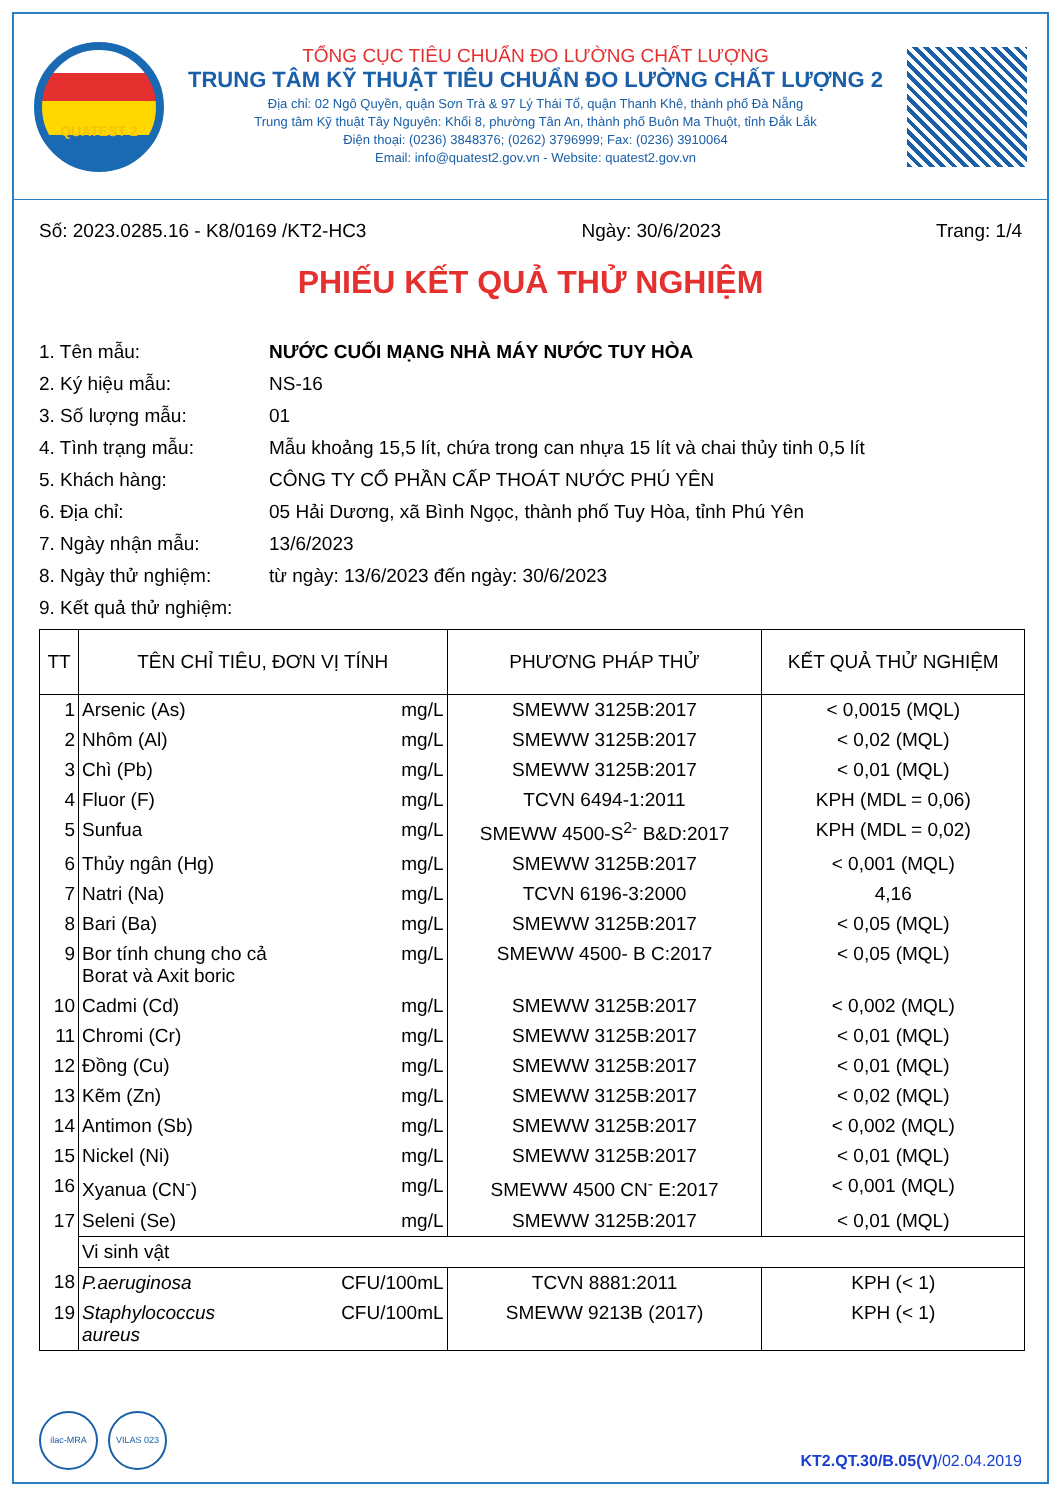QUATEST 2
TỔNG CỤC TIÊU CHUẨN ĐO LƯỜNG CHẤT LƯỢNG
TRUNG TÂM KỸ THUẬT TIÊU CHUẨN ĐO LƯỜNG CHẤT LƯỢNG 2
Địa chỉ: 02 Ngô Quyền, quận Sơn Trà & 97 Lý Thái Tổ, quận Thanh Khê, thành phố Đà Nẵng
Trung tâm Kỹ thuật Tây Nguyên: Khối 8, phường Tân An, thành phố Buôn Ma Thuột, tỉnh Đắk Lắk
Điện thoại: (0236) 3848376; (0262) 3796999; Fax: (0236) 3910064
Email: info@quatest2.gov.vn - Website: quatest2.gov.vn
Số: 2023.0285.16 - K8/0169 /KT2-HC3 Ngày: 30/6/2023 Trang: 1/4
PHIẾU KẾT QUẢ THỬ NGHIỆM
1. Tên mẫu: NƯỚC CUỐI MẠNG NHÀ MÁY NƯỚC TUY HÒA
2. Ký hiệu mẫu: NS-16
3. Số lượng mẫu: 01
4. Tình trạng mẫu: Mẫu khoảng 15,5 lít, chứa trong can nhựa 15 lít và chai thủy tinh 0,5 lít
5. Khách hàng: CÔNG TY CỔ PHẦN CẤP THOÁT NƯỚC PHÚ YÊN
6. Địa chỉ: 05 Hải Dương, xã Bình Ngọc, thành phố Tuy Hòa, tỉnh Phú Yên
7. Ngày nhận mẫu: 13/6/2023
8. Ngày thử nghiệm: từ ngày: 13/6/2023 đến ngày: 30/6/2023
9. Kết quả thử nghiệm:
| TT | TÊN CHỈ TIÊU, ĐƠN VỊ TÍNH | | PHƯƠNG PHÁP THỬ | KẾT QUẢ THỬ NGHIỆM |
| --- | --- | --- | --- | --- |
| 1 | Arsenic (As) | mg/L | SMEWW 3125B:2017 | < 0,0015 (MQL) |
| 2 | Nhôm (Al) | mg/L | SMEWW 3125B:2017 | < 0,02 (MQL) |
| 3 | Chì (Pb) | mg/L | SMEWW 3125B:2017 | < 0,01 (MQL) |
| 4 | Fluor (F) | mg/L | TCVN 6494-1:2011 | KPH (MDL = 0,06) |
| 5 | Sunfua | mg/L | SMEWW 4500-S<sup>2-</sup> B&D:2017 | KPH (MDL = 0,02) |
| 6 | Thủy ngân (Hg) | mg/L | SMEWW 3125B:2017 | < 0,001 (MQL) |
| 7 | Natri (Na) | mg/L | TCVN 6196-3:2000 | 4,16 |
| 8 | Bari (Ba) | mg/L | SMEWW 3125B:2017 | < 0,05 (MQL) |
| 9 | Bor tính chung cho cả Borat và Axit boric | mg/L | SMEWW 4500- B C:2017 | < 0,05 (MQL) |
| 10 | Cadmi (Cd) | mg/L | SMEWW 3125B:2017 | < 0,002 (MQL) |
| 11 | Chromi (Cr) | mg/L | SMEWW 3125B:2017 | < 0,01 (MQL) |
| 12 | Đồng (Cu) | mg/L | SMEWW 3125B:2017 | < 0,01 (MQL) |
| 13 | Kẽm (Zn) | mg/L | SMEWW 3125B:2017 | < 0,02 (MQL) |
| 14 | Antimon (Sb) | mg/L | SMEWW 3125B:2017 | < 0,002 (MQL) |
| 15 | Nickel (Ni) | mg/L | SMEWW 3125B:2017 | < 0,01 (MQL) |
| 16 | Xyanua (CN<sup>-</sup>) | mg/L | SMEWW 4500 CN<sup>-</sup> E:2017 | < 0,001 (MQL) |
| 17 | Seleni (Se) | mg/L | SMEWW 3125B:2017 | < 0,01 (MQL) |
| | Vi sinh vật | | | |
| 18 | P.aeruginosa | CFU/100mL | TCVN 8881:2011 | KPH (< 1) |
| 19 | Staphylococcus aureus | CFU/100mL | SMEWW 9213B (2017) | KPH (< 1) |
ilac-MRA VILAS 023
KT2.QT.30/B.05(V)/02.04.2019